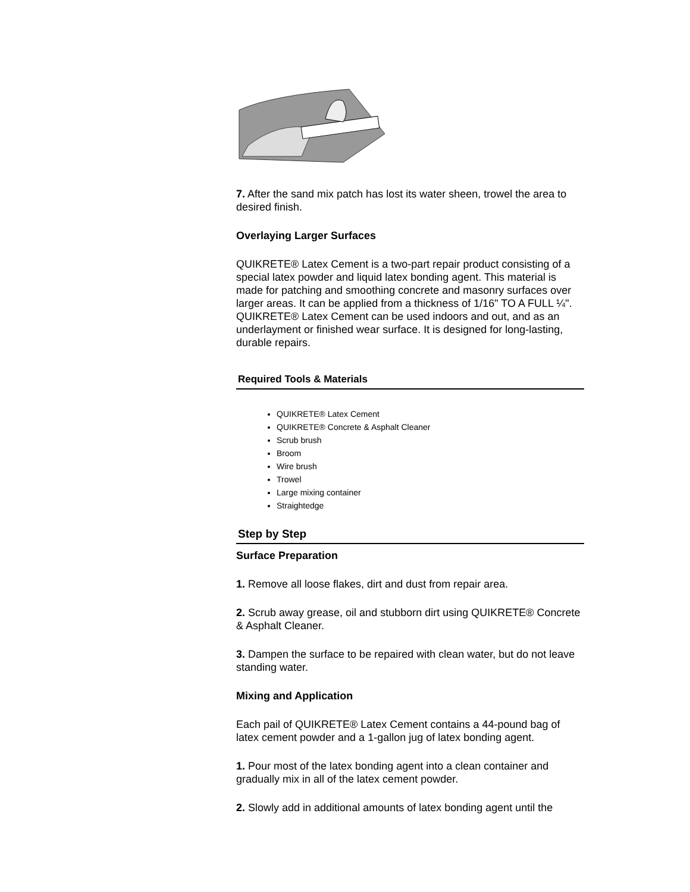7. After the sand mix patch has lost its water sheen, trowel the area to desired finish.
Overlaying Larger Surfaces
QUIKRETE® Latex Cement is a two-part repair product consisting of a special latex powder and liquid latex bonding agent. This material is made for patching and smoothing concrete and masonry surfaces over larger areas. It can be applied from a thickness of 1/16" TO A FULL ¼". QUIKRETE® Latex Cement can be used indoors and out, and as an underlayment or finished wear surface. It is designed for long-lasting, durable repairs.
Required Tools & Materials
QUIKRETE® Latex Cement
QUIKRETE® Concrete & Asphalt Cleaner
Scrub brush
Broom
Wire brush
Trowel
Large mixing container
Straightedge
Step by Step
Surface Preparation
1. Remove all loose flakes, dirt and dust from repair area.
2. Scrub away grease, oil and stubborn dirt using QUIKRETE® Concrete & Asphalt Cleaner.
3. Dampen the surface to be repaired with clean water, but do not leave standing water.
Mixing and Application
Each pail of QUIKRETE® Latex Cement contains a 44-pound bag of latex cement powder and a 1-gallon jug of latex bonding agent.
1. Pour most of the latex bonding agent into a clean container and gradually mix in all of the latex cement powder.
2. Slowly add in additional amounts of latex bonding agent until the